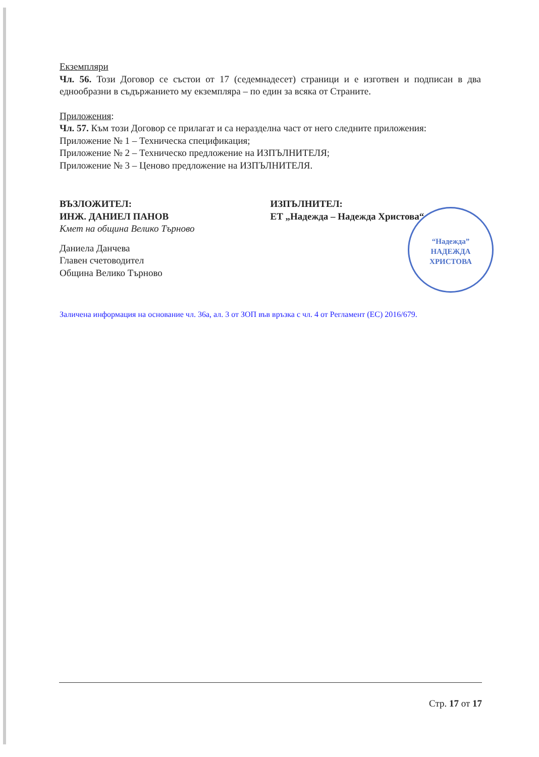Екземпляри
Чл. 56. Този Договор се състои от 17 (седемнадесет) страници и е изготвен и подписан в два еднообразни в съдържанието му екземпляра – по един за всяка от Страните.
Приложения:
Чл. 57. Към този Договор се прилагат и са неразделна част от него следните приложения:
Приложение № 1 – Техническа спецификация;
Приложение № 2 – Техническо предложение на ИЗПЪЛНИТЕЛЯ;
Приложение № 3 – Ценово предложение на ИЗПЪЛНИТЕЛЯ.
ВЪЗЛОЖИТЕЛ:
ИНЖ. ДАНИЕЛ ПАНОВ
Кмет на община Велико Търново
Даниела Данчева
Главен счетоводител
Община Велико Търново
ИЗПЪЛНИТЕЛ:
ЕТ „Надежда – Надежда Христова“
Заличена информация на основание чл. 36а, ал. 3 от ЗОП във връзка с чл. 4 от Регламент (ЕС) 2016/679.
“Надежда”
НАДЕЖДА
ХРИСТОВА
Стр. 17 от 17